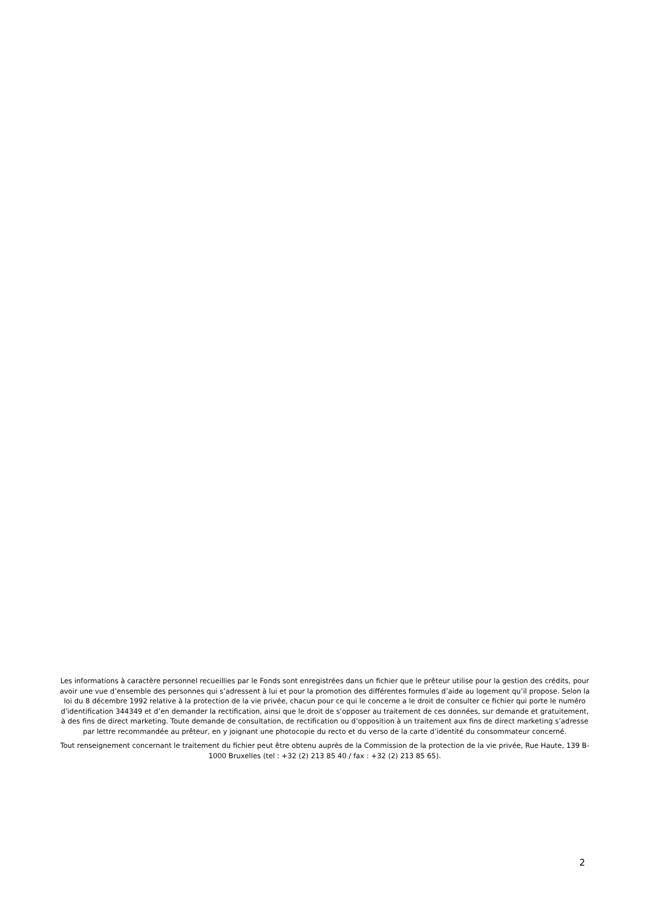Les informations à caractère personnel recueillies par le Fonds sont enregistrées dans un fichier que le prêteur utilise pour la gestion des crédits, pour avoir une vue d’ensemble des personnes qui s’adressent à lui et pour la promotion des différentes formules d’aide au logement qu’il propose. Selon la loi du 8 décembre 1992 relative à la protection de la vie privée, chacun pour ce qui le concerne a le droit de consulter ce fichier qui porte le numéro d’identification 344349 et d’en demander la rectification, ainsi que le droit de s’opposer au traitement de ces données, sur demande et gratuitement, à des fins de direct marketing. Toute demande de consultation, de rectification ou d’opposition à un traitement aux fins de direct marketing s’adresse par lettre recommandée au prêteur, en y joignant une photocopie du recto et du verso de la carte d’identité du consommateur concerné.
Tout renseignement concernant le traitement du fichier peut être obtenu auprès de la Commission de la protection de la vie privée, Rue Haute, 139 B-1000 Bruxelles (tel : +32 (2) 213 85 40 / fax : +32 (2) 213 85 65).
2